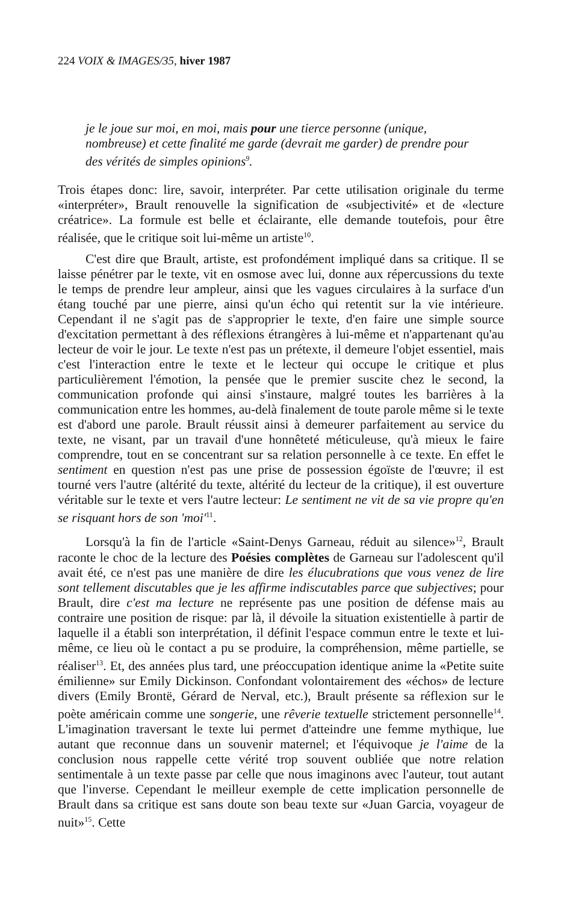224 VOIX & IMAGES/35, hiver 1987
je le joue sur moi, en moi, mais pour une tierce personne (unique, nombreuse) et cette finalité me garde (devrait me garder) de prendre pour des vérités de simples opinions<sup>9</sup>.
Trois étapes donc: lire, savoir, interpréter. Par cette utilisation originale du terme «interpréter», Brault renouvelle la signification de «subjectivité» et de «lecture créatrice». La formule est belle et éclairante, elle demande toutefois, pour être réalisée, que le critique soit lui-même un artiste<sup>10</sup>.
C'est dire que Brault, artiste, est profondément impliqué dans sa critique. Il se laisse pénétrer par le texte, vit en osmose avec lui, donne aux répercussions du texte le temps de prendre leur ampleur, ainsi que les vagues circulaires à la surface d'un étang touché par une pierre, ainsi qu'un écho qui retentit sur la vie intérieure. Cependant il ne s'agit pas de s'approprier le texte, d'en faire une simple source d'excitation permettant à des réflexions étrangères à lui-même et n'appartenant qu'au lecteur de voir le jour. Le texte n'est pas un prétexte, il demeure l'objet essentiel, mais c'est l'interaction entre le texte et le lecteur qui occupe le critique et plus particulièrement l'émotion, la pensée que le premier suscite chez le second, la communication profonde qui ainsi s'instaure, malgré toutes les barrières à la communication entre les hommes, au-delà finalement de toute parole même si le texte est d'abord une parole. Brault réussit ainsi à demeurer parfaitement au service du texte, ne visant, par un travail d'une honnêteté méticuleuse, qu'à mieux le faire comprendre, tout en se concentrant sur sa relation personnelle à ce texte. En effet le sentiment en question n'est pas une prise de possession égoïste de l'œuvre; il est tourné vers l'autre (altérité du texte, altérité du lecteur de la critique), il est ouverture véritable sur le texte et vers l'autre lecteur: Le sentiment ne vit de sa vie propre qu'en se risquant hors de son 'moi'<sup>11</sup>.
Lorsqu'à la fin de l'article «Saint-Denys Garneau, réduit au silence»<sup>12</sup>, Brault raconte le choc de la lecture des Poésies complètes de Garneau sur l'adolescent qu'il avait été, ce n'est pas une manière de dire les élucubrations que vous venez de lire sont tellement discutables que je les affirme indiscutables parce que subjectives; pour Brault, dire c'est ma lecture ne représente pas une position de défense mais au contraire une position de risque: par là, il dévoile la situation existentielle à partir de laquelle il a établi son interprétation, il définit l'espace commun entre le texte et lui-même, ce lieu où le contact a pu se produire, la compréhension, même partielle, se réaliser<sup>13</sup>. Et, des années plus tard, une préoccupation identique anime la «Petite suite émilienne» sur Emily Dickinson. Confondant volontairement des «échos» de lecture divers (Emily Brontë, Gérard de Nerval, etc.), Brault présente sa réflexion sur le poète américain comme une songerie, une rêverie textuelle strictement personnelle<sup>14</sup>. L'imagination traversant le texte lui permet d'atteindre une femme mythique, lue autant que reconnue dans un souvenir maternel; et l'équivoque je l'aime de la conclusion nous rappelle cette vérité trop souvent oubliée que notre relation sentimentale à un texte passe par celle que nous imaginons avec l'auteur, tout autant que l'inverse. Cependant le meilleur exemple de cette implication personnelle de Brault dans sa critique est sans doute son beau texte sur «Juan Garcia, voyageur de nuit»<sup>15</sup>. Cette